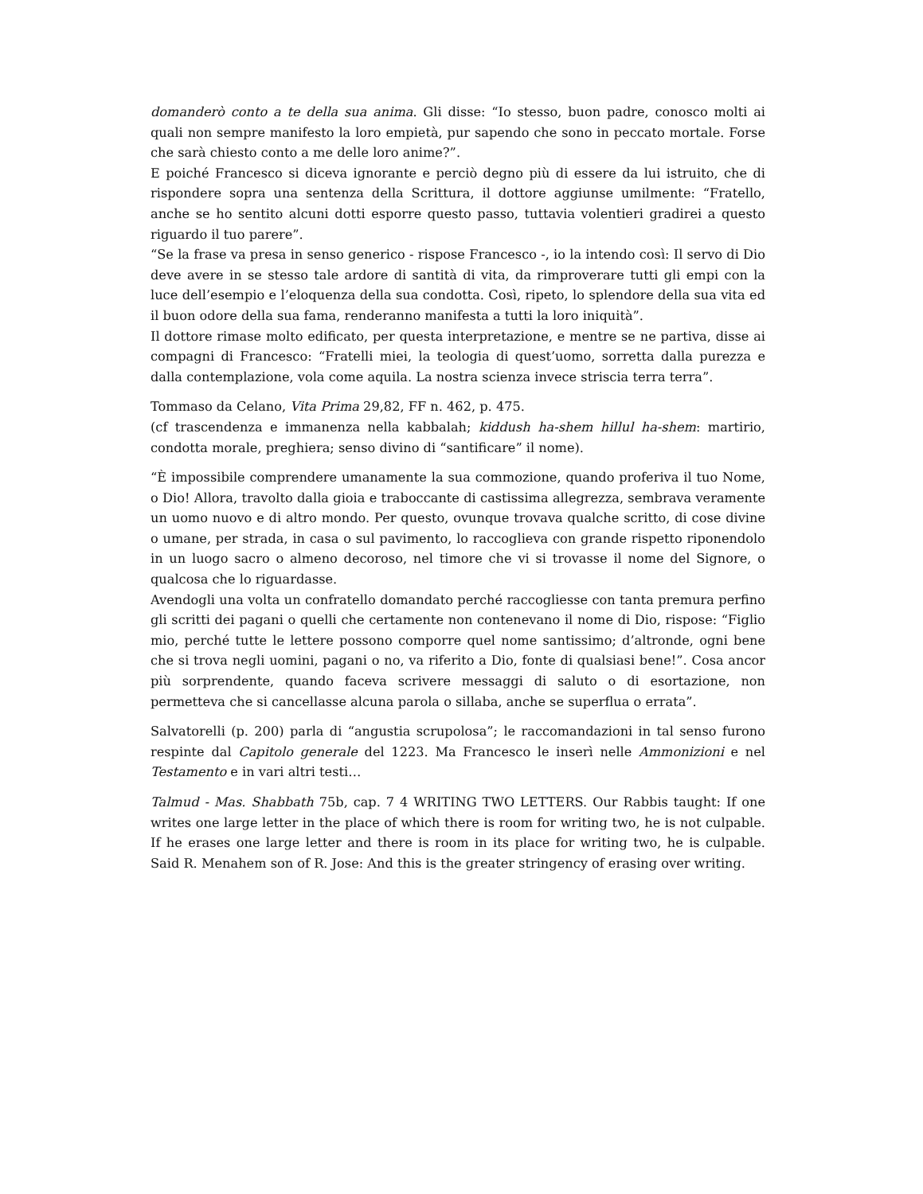domanderò conto a te della sua anima. Gli disse: “Io stesso, buon padre, conosco molti ai quali non sempre manifesto la loro empietà, pur sapendo che sono in peccato mortale. Forse che sarà chiesto conto a me delle loro anime?”.
E poiché Francesco si diceva ignorante e perciò degno più di essere da lui istruito, che di rispondere sopra una sentenza della Scrittura, il dottore aggiunse umilmente: “Fratello, anche se ho sentito alcuni dotti esporre questo passo, tuttavia volentieri gradirei a questo riguardo il tuo parere”.
“Se la frase va presa in senso generico - rispose Francesco -, io la intendo così: Il servo di Dio deve avere in se stesso tale ardore di santità di vita, da rimproverare tutti gli empi con la luce dell’esempio e l’eloquenza della sua condotta. Così, ripeto, lo splendore della sua vita ed il buon odore della sua fama, renderanno manifesta a tutti la loro iniquità”.
Il dottore rimase molto edificato, per questa interpretazione, e mentre se ne partiva, disse ai compagni di Francesco: “Fratelli miei, la teologia di quest’uomo, sorretta dalla purezza e dalla contemplazione, vola come aquila. La nostra scienza invece striscia terra terra”.
Tommaso da Celano, Vita Prima 29,82, FF n. 462, p. 475.
(cf trascendenza e immanenza nella kabbalah; kiddush ha-shem hillul ha-shem: martirio, condotta morale, preghiera; senso divino di “santificare” il nome).
“È impossibile comprendere umanamente la sua commozione, quando proferiva il tuo Nome, o Dio! Allora, travolto dalla gioia e traboccante di castissima allegrezza, sembrava veramente un uomo nuovo e di altro mondo. Per questo, ovunque trovava qualche scritto, di cose divine o umane, per strada, in casa o sul pavimento, lo raccoglieva con grande rispetto riponendolo in un luogo sacro o almeno decoroso, nel timore che vi si trovasse il nome del Signore, o qualcosa che lo riguardasse.
Avendogli una volta un confratello domandato perché raccogliesse con tanta premura perfino gli scritti dei pagani o quelli che certamente non contenevano il nome di Dio, rispose: “Figlio mio, perché tutte le lettere possono comporre quel nome santissimo; d’altronde, ogni bene che si trova negli uomini, pagani o no, va riferito a Dio, fonte di qualsiasi bene!”. Cosa ancor più sorprendente, quando faceva scrivere messaggi di saluto o di esortazione, non permetteva che si cancellasse alcuna parola o sillaba, anche se superflua o errata”.
Salvatorelli (p. 200) parla di “angustia scrupolosa”; le raccomandazioni in tal senso furono respinte dal Capitolo generale del 1223. Ma Francesco le inserì nelle Ammonizioni e nel Testamento e in vari altri testi…
Talmud - Mas. Shabbath 75b, cap. 7 4 WRITING TWO LETTERS. Our Rabbis taught: If one writes one large letter in the place of which there is room for writing two, he is not culpable. If he erases one large letter and there is room in its place for writing two, he is culpable. Said R. Menahem son of R. Jose: And this is the greater stringency of erasing over writing.